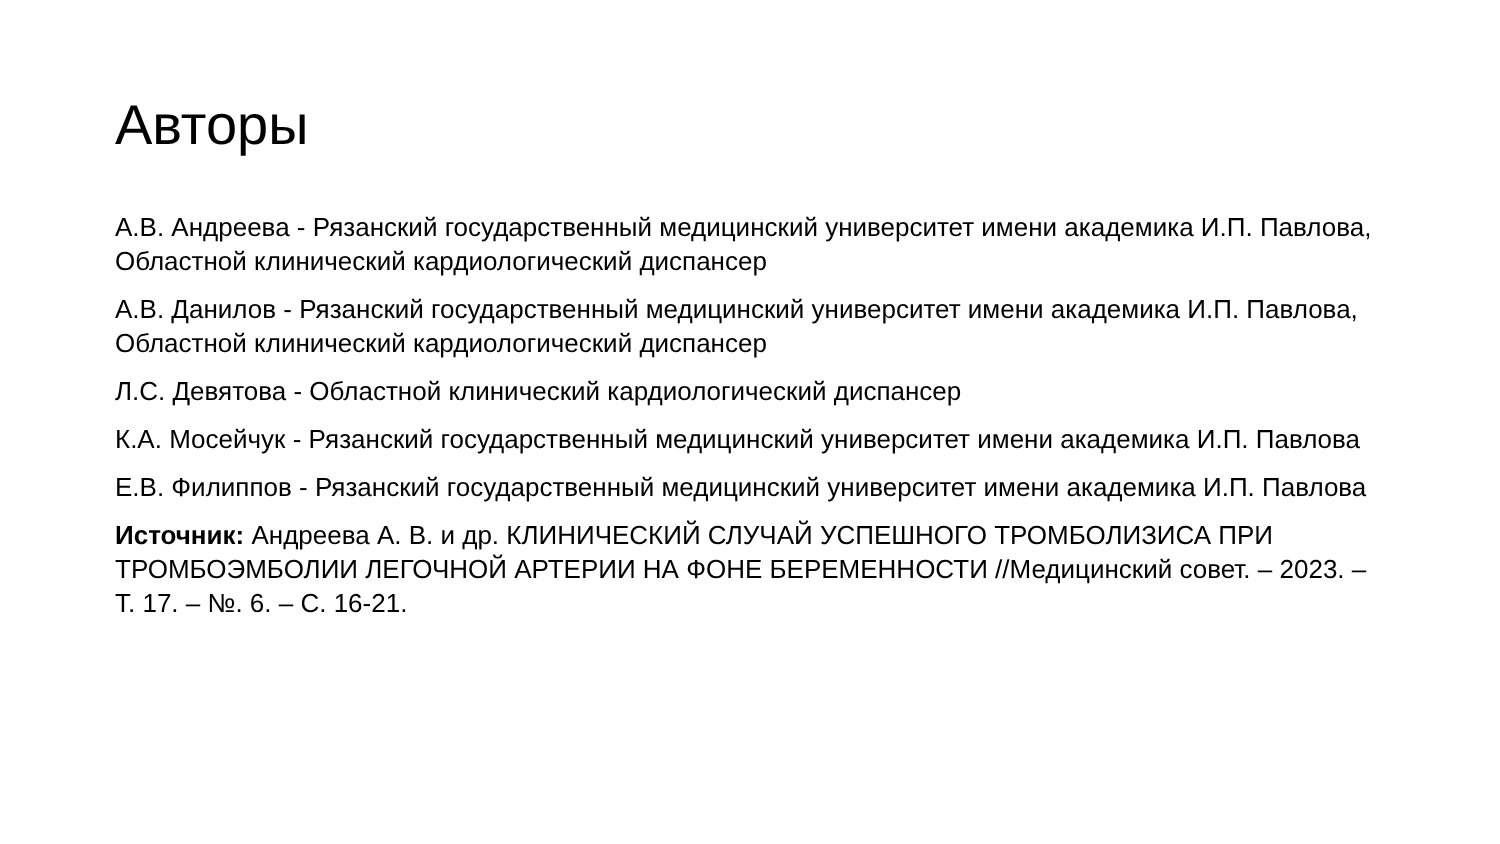Авторы
А.В. Андреева - Рязанский государственный медицинский университет имени академика И.П. Павлова, Областной клинический кардиологический диспансер
А.В. Данилов - Рязанский государственный медицинский университет имени академика И.П. Павлова, Областной клинический кардиологический диспансер
Л.С. Девятова - Областной клинический кардиологический диспансер
К.А. Мосейчук - Рязанский государственный медицинский университет имени академика И.П. Павлова
Е.В. Филиппов - Рязанский государственный медицинский университет имени академика И.П. Павлова
Источник: Андреева А. В. и др. КЛИНИЧЕСКИЙ СЛУЧАЙ УСПЕШНОГО ТРОМБОЛИЗИСА ПРИ ТРОМБОЭМБОЛИИ ЛЕГОЧНОЙ АРТЕРИИ НА ФОНЕ БЕРЕМЕННОСТИ //Медицинский совет. – 2023. – Т. 17. – №. 6. – С. 16-21.